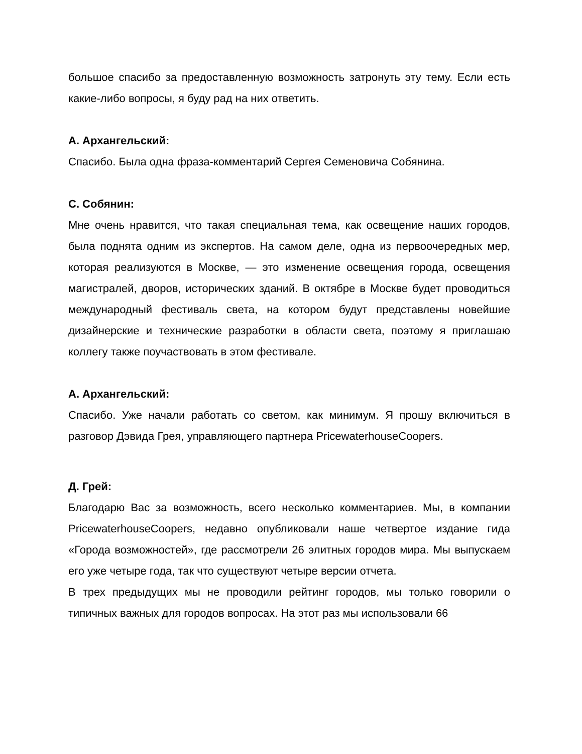большое спасибо за предоставленную возможность затронуть эту тему. Если есть какие-либо вопросы, я буду рад на них ответить.
А. Архангельский:
Спасибо. Была одна фраза-комментарий Сергея Семеновича Собянина.
С. Собянин:
Мне очень нравится, что такая специальная тема, как освещение наших городов, была поднята одним из экспертов. На самом деле, одна из первоочередных мер, которая реализуются в Москве, — это изменение освещения города, освещения магистралей, дворов, исторических зданий. В октябре в Москве будет проводиться международный фестиваль света, на котором будут представлены новейшие дизайнерские и технические разработки в области света, поэтому я приглашаю коллегу также поучаствовать в этом фестивале.
А. Архангельский:
Спасибо. Уже начали работать со светом, как минимум. Я прошу включиться в разговор Дэвида Грея, управляющего партнера PricewaterhouseCoopers.
Д. Грей:
Благодарю Вас за возможность, всего несколько комментариев. Мы, в компании PricewaterhouseCoopers, недавно опубликовали наше четвертое издание гида «Города возможностей», где рассмотрели 26 элитных городов мира. Мы выпускаем его уже четыре года, так что существуют четыре версии отчета.
В трех предыдущих мы не проводили рейтинг городов, мы только говорили о типичных важных для городов вопросах. На этот раз мы использовали 66